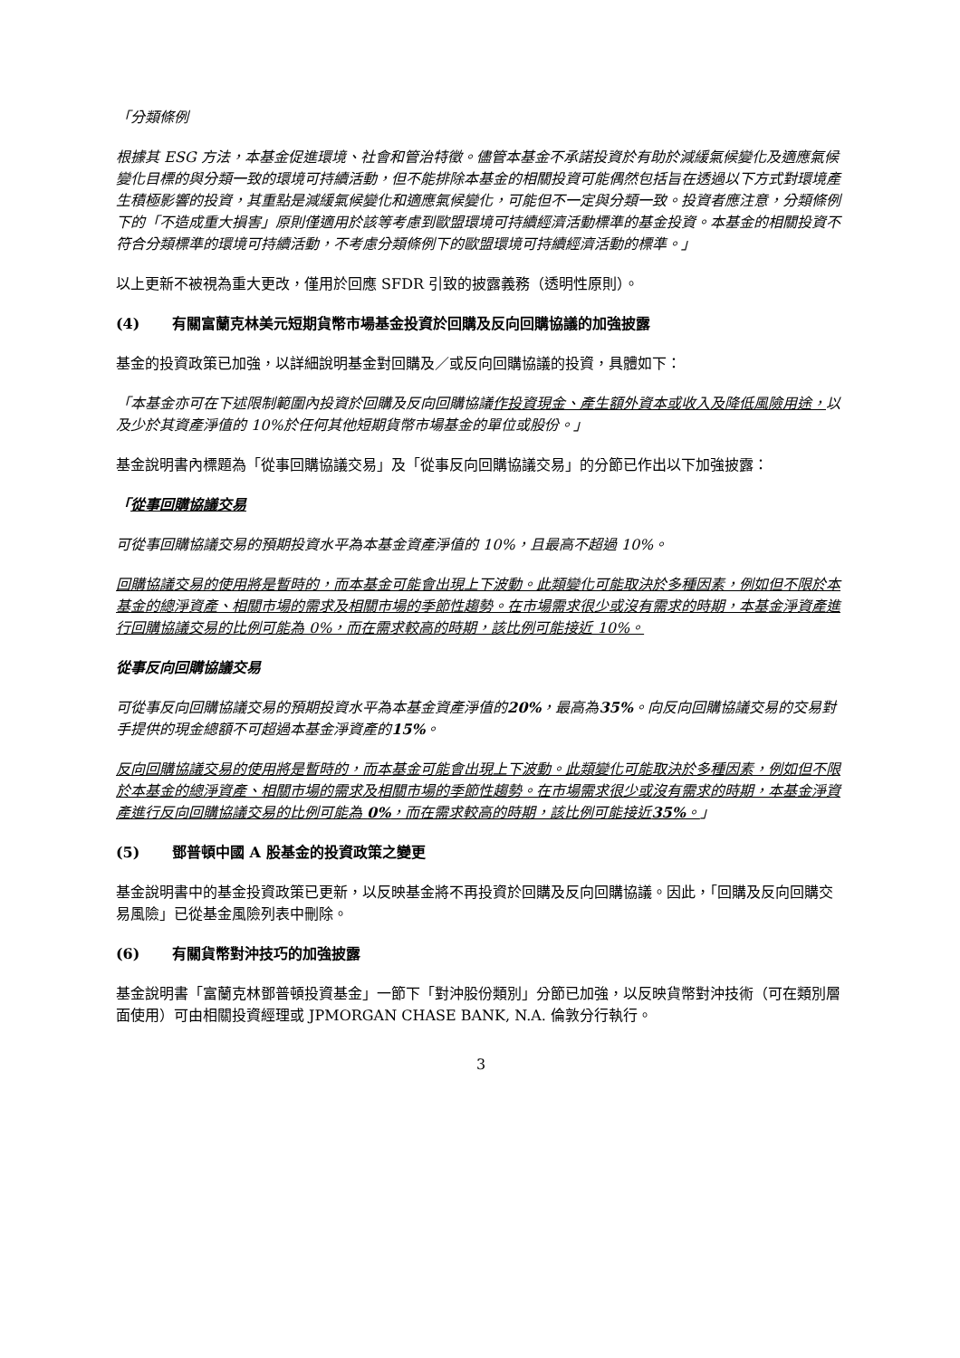「分類條例
根據其 ESG 方法，本基金促進環境、社會和管治特徵。儘管本基金不承諾投資於有助於減緩氣候變化及適應氣候變化目標的與分類一致的環境可持續活動，但不能排除本基金的相關投資可能偶然包括旨在透過以下方式對環境產生積極影響的投資，其重點是減緩氣候變化和適應氣候變化，可能但不一定與分類一致。投資者應注意，分類條例下的「不造成重大損害」原則僅適用於該等考慮到歐盟環境可持續經濟活動標準的基金投資。本基金的相關投資不符合分類標準的環境可持續活動，不考慮分類條例下的歐盟環境可持續經濟活動的標準。」
以上更新不被視為重大更改，僅用於回應 SFDR 引致的披露義務（透明性原則）。
(4) 有關富蘭克林美元短期貨幣市場基金投資於回購及反向回購協議的加強披露
基金的投資政策已加強，以詳細說明基金對回購及／或反向回購協議的投資，具體如下：
「本基金亦可在下述限制範圍內投資於回購及反向回購協議作投資現金、產生額外資本或收入及降低風險用途，以及少於其資產淨值的 10%於任何其他短期貨幣市場基金的單位或股份。」
基金說明書內標題為「從事回購協議交易」及「從事反向回購協議交易」的分節已作出以下加強披露：
「從事回購協議交易
可從事回購協議交易的預期投資水平為本基金資產淨值的 10%，且最高不超過 10%。
回購協議交易的使用將是暫時的，而本基金可能會出現上下波動。此類變化可能取決於多種因素，例如但不限於本基金的總淨資產、相關市場的需求及相關市場的季節性趨勢。在市場需求很少或沒有需求的時期，本基金淨資產進行回購協議交易的比例可能為 0%，而在需求較高的時期，該比例可能接近 10%。
從事反向回購協議交易
可從事反向回購協議交易的預期投資水平為本基金資產淨值的20%，最高為35%。向反向回購協議交易的交易對手提供的現金總額不可超過本基金淨資產的15%。
反向回購協議交易的使用將是暫時的，而本基金可能會出現上下波動。此類變化可能取決於多種因素，例如但不限於本基金的總淨資產、相關市場的需求及相關市場的季節性趨勢。在市場需求很少或沒有需求的時期，本基金淨資產進行反向回購協議交易的比例可能為 0%，而在需求較高的時期，該比例可能接近35%。」
(5) 鄧普頓中國 A 股基金的投資政策之變更
基金說明書中的基金投資政策已更新，以反映基金將不再投資於回購及反向回購協議。因此，「回購及反向回購交易風險」已從基金風險列表中刪除。
(6) 有關貨幣對沖技巧的加強披露
基金說明書「富蘭克林鄧普頓投資基金」一節下「對沖股份類別」分節已加強，以反映貨幣對沖技術（可在類別層面使用）可由相關投資經理或 JPMORGAN CHASE BANK, N.A. 倫敦分行執行。
3